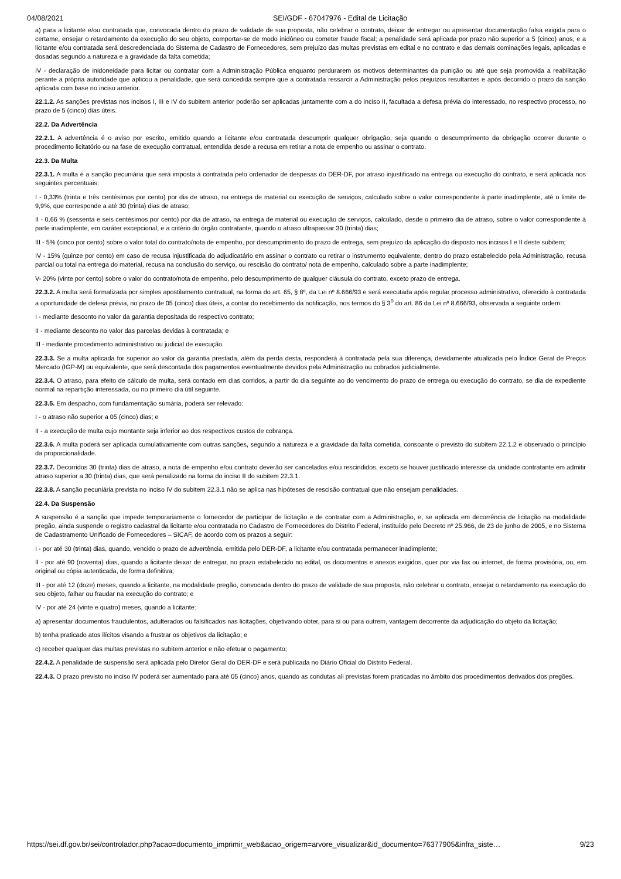04/08/2021 SEI/GDF - 67047976 - Edital de Licitação
a) para a licitante e/ou contratada que, convocada dentro do prazo de validade de sua proposta, não celebrar o contrato, deixar de entregar ou apresentar documentação falsa exigida para o certame, ensejar o retardamento da execução do seu objeto, comportar-se de modo inidôneo ou cometer fraude fiscal; a penalidade será aplicada por prazo não superior a 5 (cinco) anos, e a licitante e/ou contratada será descredenciada do Sistema de Cadastro de Fornecedores, sem prejuízo das multas previstas em edital e no contrato e das demais cominações legais, aplicadas e dosadas segundo a natureza e a gravidade da falta cometida;
IV - declaração de inidoneidade para licitar ou contratar com a Administração Pública enquanto perdurarem os motivos determinantes da punição ou até que seja promovida a reabilitação perante a própria autoridade que aplicou a penalidade, que será concedida sempre que a contratada ressarcir a Administração pelos prejuízos resultantes e após decorrido o prazo da sanção aplicada com base no inciso anterior.
22.1.2. As sanções previstas nos incisos I, III e IV do subitem anterior poderão ser aplicadas juntamente com a do inciso II, facultada a defesa prévia do interessado, no respectivo processo, no prazo de 5 (cinco) dias úteis.
22.2. Da Advertência
22.2.1. A advertência é o aviso por escrito, emitido quando a licitante e/ou contratada descumprir qualquer obrigação, seja quando o descumprimento da obrigação ocorrer durante o procedimento licitatório ou na fase de execução contratual, entendida desde a recusa em retirar a nota de empenho ou assinar o contrato.
22.3. Da Multa
22.3.1. A multa é a sanção pecuniária que será imposta à contratada pelo ordenador de despesas do DER-DF, por atraso injustificado na entrega ou execução do contrato, e será aplicada nos seguintes percentuais:
I - 0,33% (trinta e três centésimos por cento) por dia de atraso, na entrega de material ou execução de serviços, calculado sobre o valor correspondente à parte inadimplente, até o limite de 9,9%, que corresponde a até 30 (trinta) dias de atraso;
II - 0,66 % (sessenta e seis centésimos por cento) por dia de atraso, na entrega de material ou execução de serviços, calculado, desde o primeiro dia de atraso, sobre o valor correspondente à parte inadimplente, em caráter excepcional, e a critério do órgão contratante, quando o atraso ultrapassar 30 (trinta) dias;
III - 5% (cinco por cento) sobre o valor total do contrato/nota de empenho, por descumprimento do prazo de entrega, sem prejuízo da aplicação do disposto nos incisos I e II deste subitem;
IV - 15% (quinze por cento) em caso de recusa injustificada do adjudicatário em assinar o contrato ou retirar o instrumento equivalente, dentro do prazo estabelecido pela Administração, recusa parcial ou total na entrega do material, recusa na conclusão do serviço, ou rescisão do contrato/ nota de empenho, calculado sobre a parte inadimplente;
V- 20% (vinte por cento) sobre o valor do contrato/nota de empenho, pelo descumprimento de qualquer cláusula do contrato, exceto prazo de entrega.
22.3.2. A multa será formalizada por simples apostilamento contratual, na forma do art. 65, § 8º, da Lei nº 8.666/93 e será executada após regular processo administrativo, oferecido à contratada a oportunidade de defesa prévia, no prazo de 05 (cinco) dias úteis, a contar do recebimento da notificação, nos termos do § 3<sup>o</sup> do art. 86 da Lei nº 8.666/93, observada a seguinte ordem:
I - mediante desconto no valor da garantia depositada do respectivo contrato;
II - mediante desconto no valor das parcelas devidas à contratada; e
III - mediante procedimento administrativo ou judicial de execução.
22.3.3. Se a multa aplicada for superior ao valor da garantia prestada, além da perda desta, responderá à contratada pela sua diferença, devidamente atualizada pelo Índice Geral de Preços Mercado (IGP-M) ou equivalente, que será descontada dos pagamentos eventualmente devidos pela Administração ou cobrados judicialmente.
22.3.4. O atraso, para efeito de cálculo de multa, será contado em dias corridos, a partir do dia seguinte ao do vencimento do prazo de entrega ou execução do contrato, se dia de expediente normal na repartição interessada, ou no primeiro dia útil seguinte.
22.3.5. Em despacho, com fundamentação sumária, poderá ser relevado:
I - o atraso não superior a 05 (cinco) dias; e
II - a execução de multa cujo montante seja inferior ao dos respectivos custos de cobrança.
22.3.6. A multa poderá ser aplicada cumulativamente com outras sanções, segundo a natureza e a gravidade da falta cometida, consoante o previsto do subitem 22.1.2 e observado o princípio da proporcionalidade.
22.3.7. Decorridos 30 (trinta) dias de atraso, a nota de empenho e/ou contrato deverão ser cancelados e/ou rescindidos, exceto se houver justificado interesse da unidade contratante em admitir atraso superior a 30 (trinta) dias, que será penalizado na forma do inciso II do subitem 22.3.1.
22.3.8. A sanção pecuniária prevista no inciso IV do subitem 22.3.1 não se aplica nas hipóteses de rescisão contratual que não ensejam penalidades.
22.4. Da Suspensão
A suspensão é a sanção que impede temporariamente o fornecedor de participar de licitação e de contratar com a Administração, e, se aplicada em decorrência de licitação na modalidade pregão, ainda suspende o registro cadastral da licitante e/ou contratada no Cadastro de Fornecedores do Distrito Federal, instituído pelo Decreto nº 25.966, de 23 de junho de 2005, e no Sistema de Cadastramento Unificado de Fornecedores – SICAF, de acordo com os prazos a seguir:
I - por até 30 (trinta) dias, quando, vencido o prazo de advertência, emitida pelo DER-DF, a licitante e/ou contratada permanecer inadimplente;
II - por até 90 (noventa) dias, quando a licitante deixar de entregar, no prazo estabelecido no edital, os documentos e anexos exigidos, quer por via fax ou internet, de forma provisória, ou, em original ou cópia autenticada, de forma definitiva;
III - por até 12 (doze) meses, quando a licitante, na modalidade pregão, convocada dentro do prazo de validade de sua proposta, não celebrar o contrato, ensejar o retardamento na execução do seu objeto, falhar ou fraudar na execução do contrato; e
IV - por até 24 (vinte e quatro) meses, quando a licitante:
a) apresentar documentos fraudulentos, adulterados ou falsificados nas licitações, objetivando obter, para si ou para outrem, vantagem decorrente da adjudicação do objeto da licitação;
b) tenha praticado atos ilícitos visando a frustrar os objetivos da licitação; e
c) receber qualquer das multas previstas no subitem anterior e não efetuar o pagamento;
22.4.2. A penalidade de suspensão será aplicada pelo Diretor Geral do DER-DF e será publicada no Diário Oficial do Distrito Federal.
22.4.3. O prazo previsto no inciso IV poderá ser aumentado para até 05 (cinco) anos, quando as condutas ali previstas forem praticadas no âmbito dos procedimentos derivados dos pregões.
https://sei.df.gov.br/sei/controlador.php?acao=documento_imprimir_web&acao_origem=arvore_visualizar&id_documento=76377905&infra_siste… 9/23